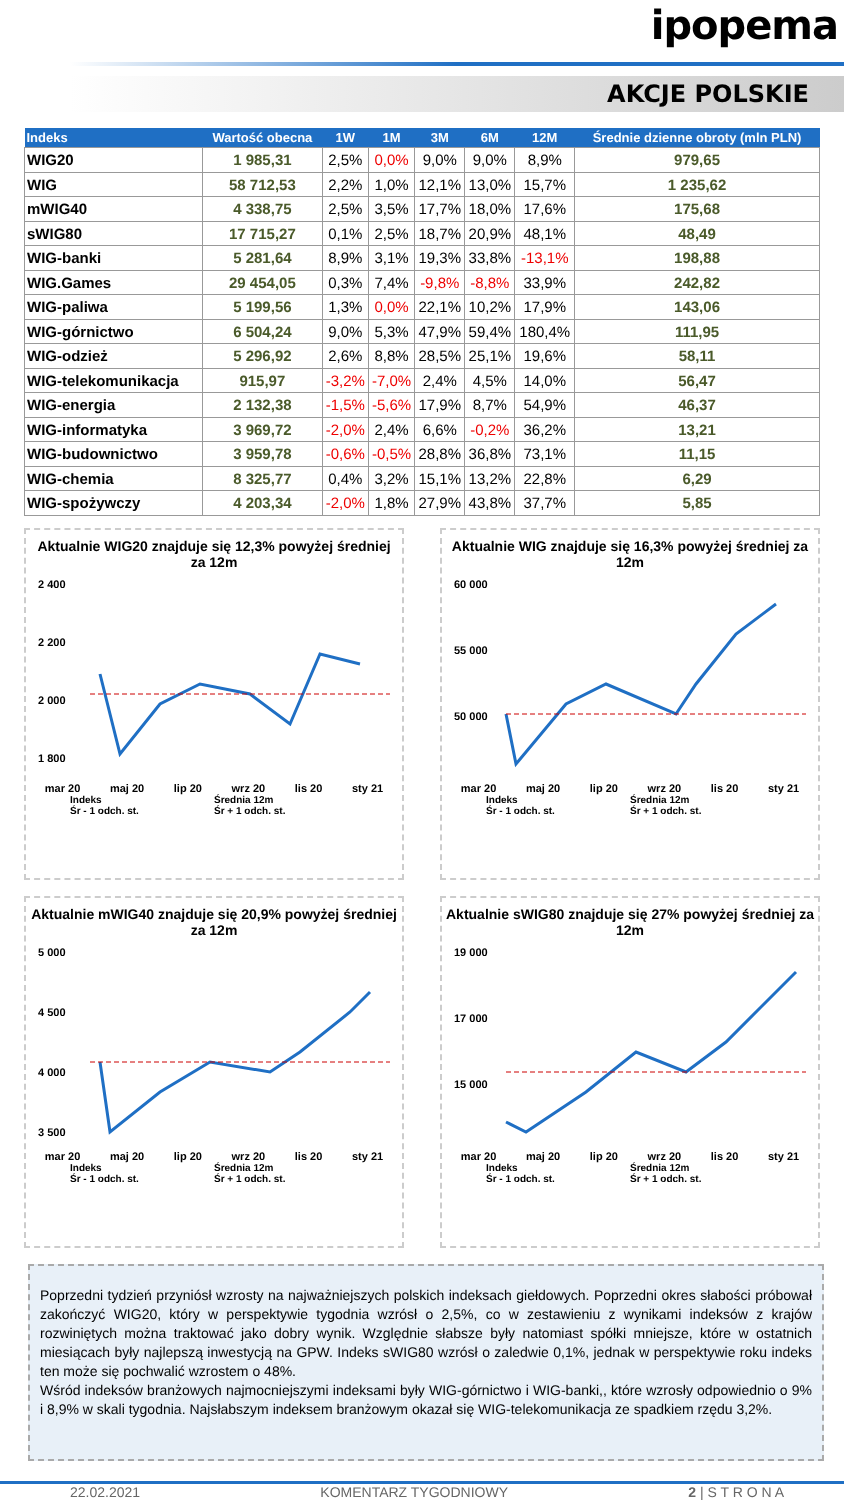ipopema
AKCJE POLSKIE
| Indeks | Wartość obecna | 1W | 1M | 3M | 6M | 12M | Średnie dzienne obroty (mln PLN) |
| --- | --- | --- | --- | --- | --- | --- | --- |
| WIG20 | 1 985,31 | 2,5% | 0,0% | 9,0% | 9,0% | 8,9% | 979,65 |
| WIG | 58 712,53 | 2,2% | 1,0% | 12,1% | 13,0% | 15,7% | 1 235,62 |
| mWIG40 | 4 338,75 | 2,5% | 3,5% | 17,7% | 18,0% | 17,6% | 175,68 |
| sWIG80 | 17 715,27 | 0,1% | 2,5% | 18,7% | 20,9% | 48,1% | 48,49 |
| WIG-banki | 5 281,64 | 8,9% | 3,1% | 19,3% | 33,8% | -13,1% | 198,88 |
| WIG.Games | 29 454,05 | 0,3% | 7,4% | -9,8% | -8,8% | 33,9% | 242,82 |
| WIG-paliwa | 5 199,56 | 1,3% | 0,0% | 22,1% | 10,2% | 17,9% | 143,06 |
| WIG-górnictwo | 6 504,24 | 9,0% | 5,3% | 47,9% | 59,4% | 180,4% | 111,95 |
| WIG-odzież | 5 296,92 | 2,6% | 8,8% | 28,5% | 25,1% | 19,6% | 58,11 |
| WIG-telekomunikacja | 915,97 | -3,2% | -7,0% | 2,4% | 4,5% | 14,0% | 56,47 |
| WIG-energia | 2 132,38 | -1,5% | -5,6% | 17,9% | 8,7% | 54,9% | 46,37 |
| WIG-informatyka | 3 969,72 | -2,0% | 2,4% | 6,6% | -0,2% | 36,2% | 13,21 |
| WIG-budownictwo | 3 959,78 | -0,6% | -0,5% | 28,8% | 36,8% | 73,1% | 11,15 |
| WIG-chemia | 8 325,77 | 0,4% | 3,2% | 15,1% | 13,2% | 22,8% | 6,29 |
| WIG-spożywczy | 4 203,34 | -2,0% | 1,8% | 27,9% | 43,8% | 37,7% | 5,85 |
Aktualnie WIG20 znajduje się 12,3% powyżej średniej za 12m
2 400
2 200
2 000
1 800
mar 20 maj 20 lip 20 wrz 20 lis 20 sty 21
Indeks Średnia 12m Śr - 1 odch. st. Śr + 1 odch. st.
Aktualnie WIG znajduje się 16,3% powyżej średniej za 12m
60 000
55 000
50 000
mar 20 maj 20 lip 20 wrz 20 lis 20 sty 21
Indeks Średnia 12m Śr - 1 odch. st. Śr + 1 odch. st.
Aktualnie mWIG40 znajduje się 20,9% powyżej średniej za 12m
5 000
4 500
4 000
3 500
mar 20 maj 20 lip 20 wrz 20 lis 20 sty 21
Indeks Średnia 12m Śr - 1 odch. st. Śr + 1 odch. st.
Aktualnie sWIG80 znajduje się 27% powyżej średniej za 12m
19 000
17 000
15 000
mar 20 maj 20 lip 20 wrz 20 lis 20 sty 21
Indeks Średnia 12m Śr - 1 odch. st. Śr + 1 odch. st.
Poprzedni tydzień przyniósł wzrosty na najważniejszych polskich indeksach giełdowych. Poprzedni okres słabości próbował zakończyć WIG20, który w perspektywie tygodnia wzrósł o 2,5%, co w zestawieniu z wynikami indeksów z krajów rozwiniętych można traktować jako dobry wynik. Względnie słabsze były natomiast spółki mniejsze, które w ostatnich miesiącach były najlepszą inwestycją na GPW. Indeks sWIG80 wzrósł o zaledwie 0,1%, jednak w perspektywie roku indeks ten może się pochwalić wzrostem o 48%.
Wśród indeksów branżowych najmocniejszymi indeksami były WIG-górnictwo i WIG-banki,, które wzrosły odpowiednio o 9% i 8,9% w skali tygodnia. Najsłabszym indeksem branżowym okazał się WIG-telekomunikacja ze spadkiem rzędu 3,2%.
22.02.2021 KOMENTARZ TYGODNIOWY 2 | S T R O N A